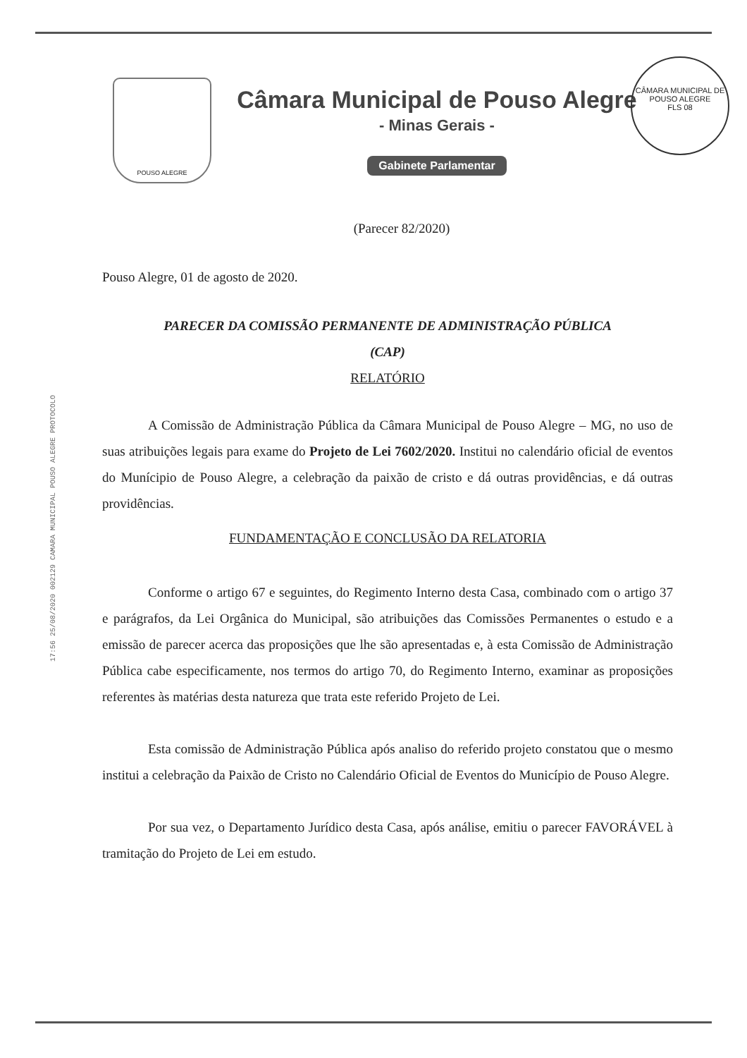POUSO ALEGRE
Câmara Municipal de Pouso Alegre
- Minas Gerais -
Gabinete Parlamentar
CÂMARA MUNICIPAL DE POUSO ALEGRE
FLS 08
17:56 25/08/2020 002129 CAMARA MUNICIPAL POUSO ALEGRE PROTOCOLO
(Parecer 82/2020)
Pouso Alegre, 01 de agosto de 2020.
PARECER DA COMISSÃO PERMANENTE DE ADMINISTRAÇÃO PÚBLICA
(CAP)
RELATÓRIO
A Comissão de Administração Pública da Câmara Municipal de Pouso Alegre – MG, no uso de suas atribuições legais para exame do Projeto de Lei 7602/2020. Institui no calendário oficial de eventos do Munícipio de Pouso Alegre, a celebração da paixão de cristo e dá outras providências, e dá outras providências.
FUNDAMENTAÇÃO E CONCLUSÃO DA RELATORIA
Conforme o artigo 67 e seguintes, do Regimento Interno desta Casa, combinado com o artigo 37 e parágrafos, da Lei Orgânica do Municipal, são atribuições das Comissões Permanentes o estudo e a emissão de parecer acerca das proposições que lhe são apresentadas e, à esta Comissão de Administração Pública cabe especificamente, nos termos do artigo 70, do Regimento Interno, examinar as proposições referentes às matérias desta natureza que trata este referido Projeto de Lei.
Esta comissão de Administração Pública após analiso do referido projeto constatou que o mesmo institui a celebração da Paixão de Cristo no Calendário Oficial de Eventos do Município de Pouso Alegre.
Por sua vez, o Departamento Jurídico desta Casa, após análise, emitiu o parecer FAVORÁVEL à tramitação do Projeto de Lei em estudo.